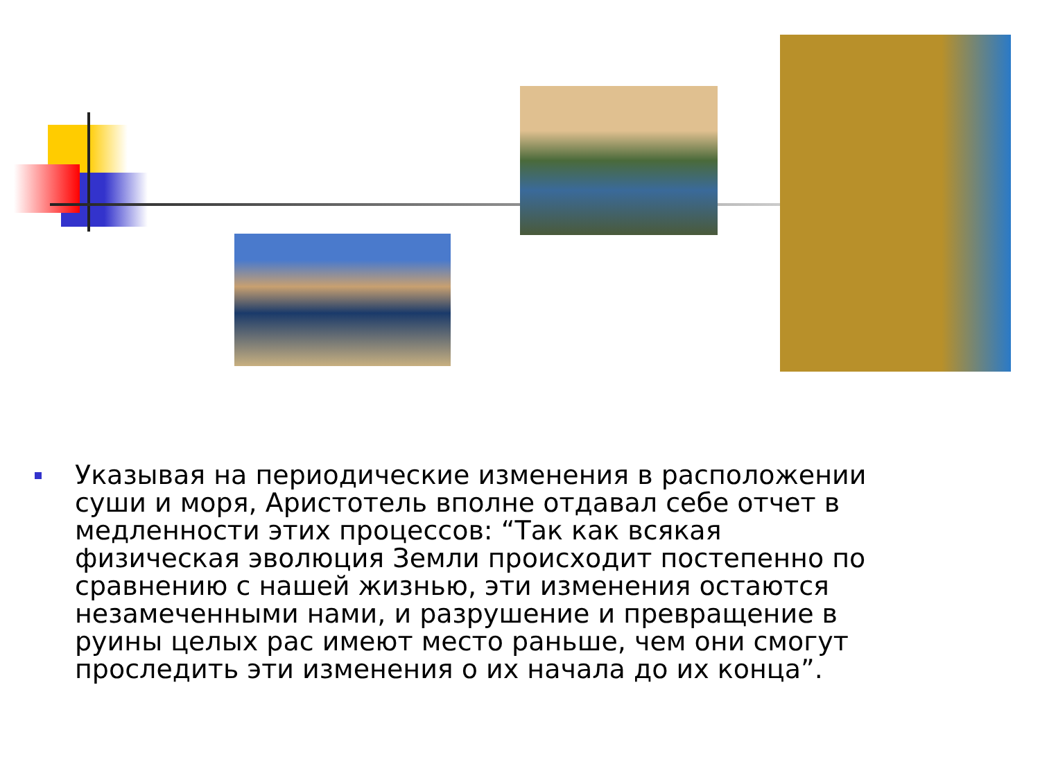Указывая на периодические изменения в расположении суши и моря, Аристотель вполне отдавал себе отчет в медленности этих процессов: “Так как всякая физическая эволюция Земли происходит постепенно по сравнению с нашей жизнью, эти изменения остаются незамеченными нами, и разрушение и превращение в руины целых рас имеют место раньше, чем они смогут проследить эти изменения о их начала до их конца”.